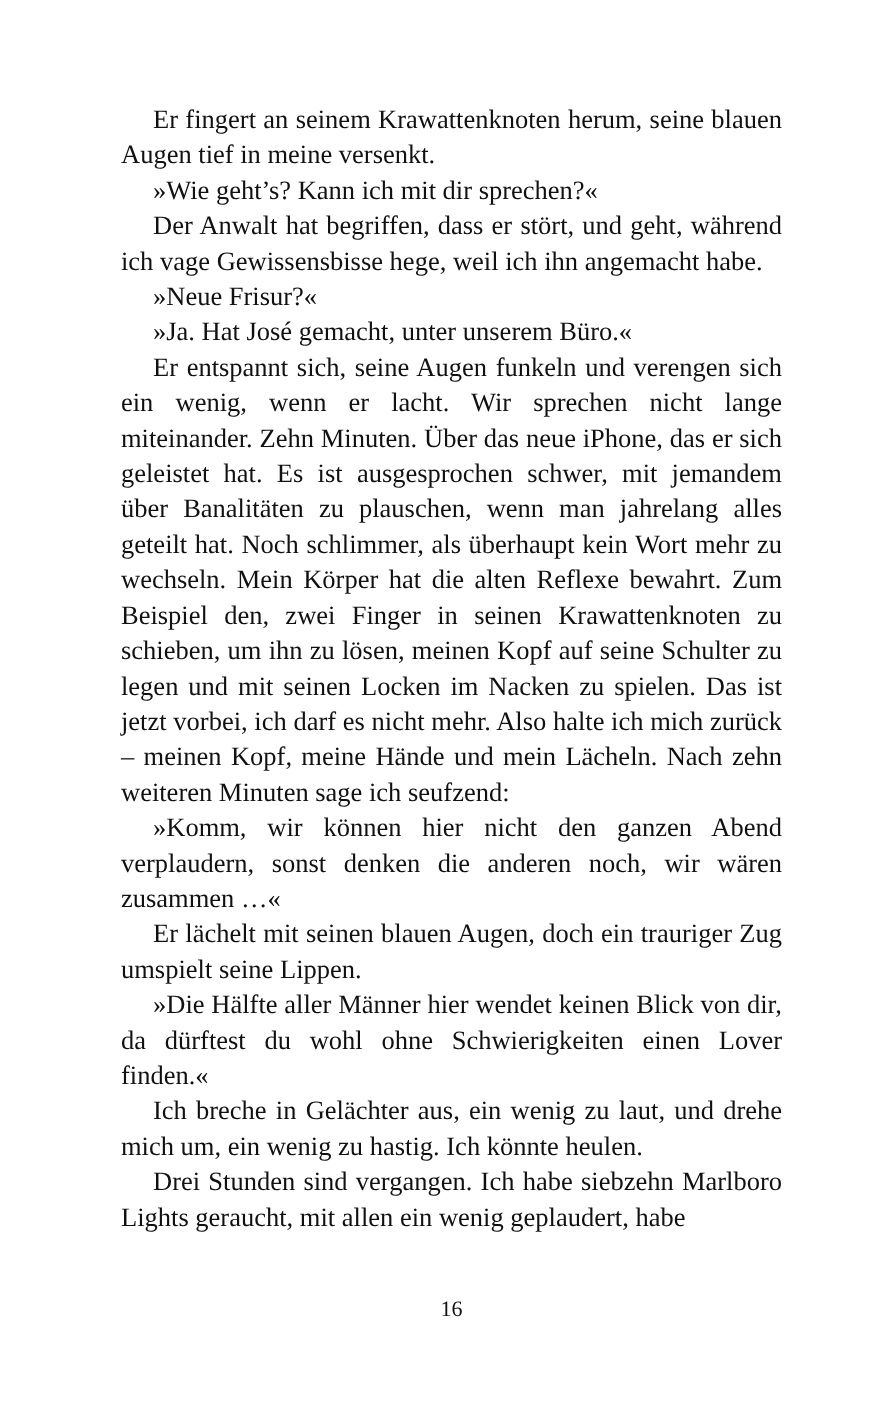Er fingert an seinem Krawattenknoten herum, seine blauen Augen tief in meine versenkt.
»Wie geht’s? Kann ich mit dir sprechen?«
Der Anwalt hat begriffen, dass er stört, und geht, während ich vage Gewissensbisse hege, weil ich ihn angemacht habe.
»Neue Frisur?«
»Ja. Hat José gemacht, unter unserem Büro.«
Er entspannt sich, seine Augen funkeln und verengen sich ein wenig, wenn er lacht. Wir sprechen nicht lange miteinander. Zehn Minuten. Über das neue iPhone, das er sich geleistet hat. Es ist ausgesprochen schwer, mit jemandem über Banalitäten zu plauschen, wenn man jahrelang alles geteilt hat. Noch schlimmer, als überhaupt kein Wort mehr zu wechseln. Mein Körper hat die alten Reflexe bewahrt. Zum Beispiel den, zwei Finger in seinen Krawattenknoten zu schieben, um ihn zu lösen, meinen Kopf auf seine Schulter zu legen und mit seinen Locken im Nacken zu spielen. Das ist jetzt vorbei, ich darf es nicht mehr. Also halte ich mich zurück – meinen Kopf, meine Hände und mein Lächeln. Nach zehn weiteren Minuten sage ich seufzend:
»Komm, wir können hier nicht den ganzen Abend verplaudern, sonst denken die anderen noch, wir wären zusammen …«
Er lächelt mit seinen blauen Augen, doch ein trauriger Zug umspielt seine Lippen.
»Die Hälfte aller Männer hier wendet keinen Blick von dir, da dürftest du wohl ohne Schwierigkeiten einen Lover finden.«
Ich breche in Gelächter aus, ein wenig zu laut, und drehe mich um, ein wenig zu hastig. Ich könnte heulen.
Drei Stunden sind vergangen. Ich habe siebzehn Marlboro Lights geraucht, mit allen ein wenig geplaudert, habe
16